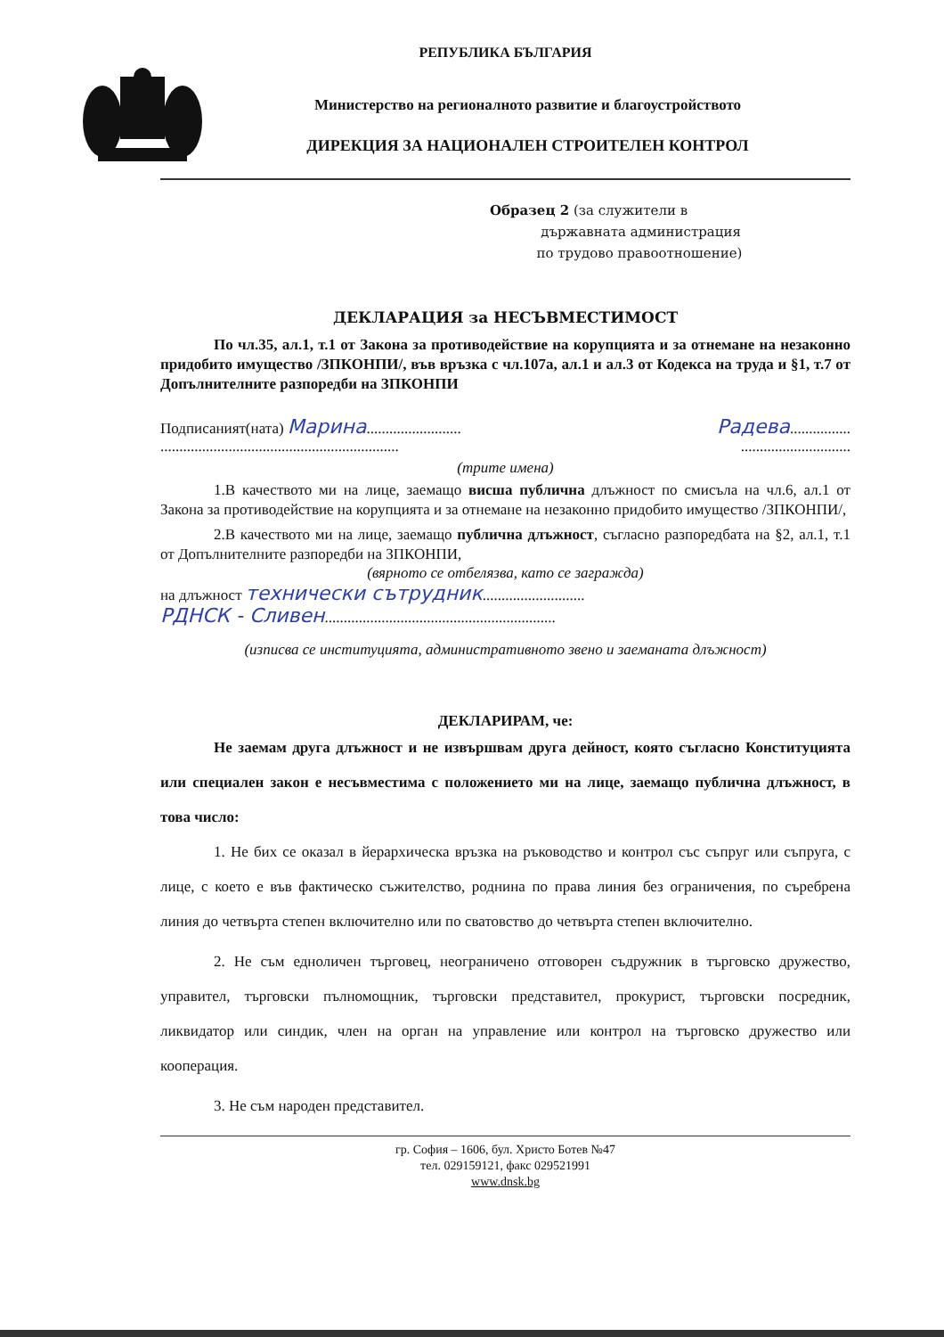РЕПУБЛИКА БЪЛГАРИЯ
Министерство на регионалното развитие и благоустройството
ДИРЕКЦИЯ ЗА НАЦИОНАЛЕН СТРОИТЕЛЕН КОНТРОЛ
Образец 2 (за служители в
държавната администрация
по трудово правоотношение)
ДЕКЛАРАЦИЯ за НЕСЪВМЕСТИМОСТ
По чл.35, ал.1, т.1 от Закона за противодействие на корупцията и за отнемане на незаконно придобито имущество /ЗПКОНПИ/, във връзка с чл.107а, ал.1 и ал.3 от Кодекса на труда и §1, т.7 от Допълнителните разпоредби на ЗПКОНПИ
Подписаният(ната) Марина......................... Радева................
............................................................................................
(трите имена)
1.В качеството ми на лице, заемащо висша публична длъжност по смисъла на чл.6, ал.1 от Закона за противодействие на корупцията и за отнемане на незаконно придобито имущество /ЗПКОНПИ/,
2.В качеството ми на лице, заемащо публична длъжност, съгласно разпоредбата на §2, ал.1, т.1 от Допълнителните разпоредби на ЗПКОНПИ,
(вярното се отбелязва, като се загражда)
на длъжност технически сътрудник...........................
РДНСК - Сливен.............................................................
(изписва се институцията, административното звено и заеманата длъжност)
ДЕКЛАРИРАМ, че:
Не заемам друга длъжност и не извършвам друга дейност, която съгласно Конституцията или специален закон е несъвместима с положението ми на лице, заемащо публична длъжност, в това число:
1. Не бих се оказал в йерархическа връзка на ръководство и контрол със съпруг или съпруга, с лице, с което е във фактическо съжителство, роднина по права линия без ограничения, по съребрена линия до четвърта степен включително или по сватовство до четвърта степен включително.
2. Не съм едноличен търговец, неограничено отговорен съдружник в търговско дружество, управител, търговски пълномощник, търговски представител, прокурист, търговски посредник, ликвидатор или синдик, член на орган на управление или контрол на търговско дружество или кооперация.
3. Не съм народен представител.
гр. София – 1606, бул. Христо Ботев №47
тел. 029159121, факс 029521991
www.dnsk.bg